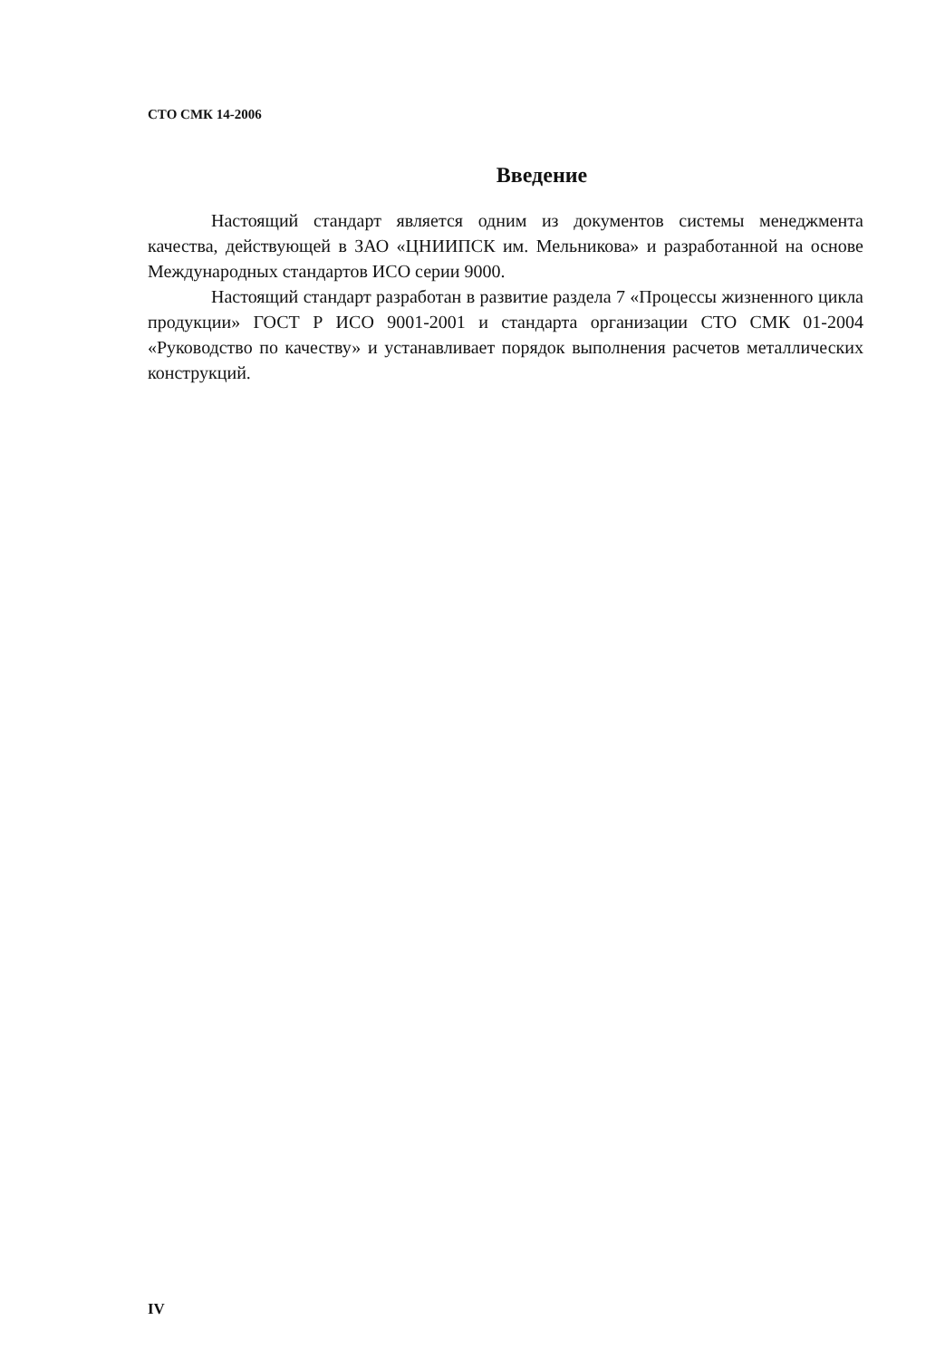СТО СМК 14-2006
Введение
Настоящий стандарт является одним из документов системы менеджмента качества, действующей в ЗАО «ЦНИИПСК им. Мельникова» и разработанной на основе Международных стандартов ИСО серии 9000.
Настоящий стандарт разработан в развитие раздела 7 «Процессы жизненного цикла продукции» ГОСТ Р ИСО 9001-2001 и стандарта организации СТО СМК 01-2004 «Руководство по качеству» и устанавливает порядок выполнения расчетов металлических конструкций.
IV